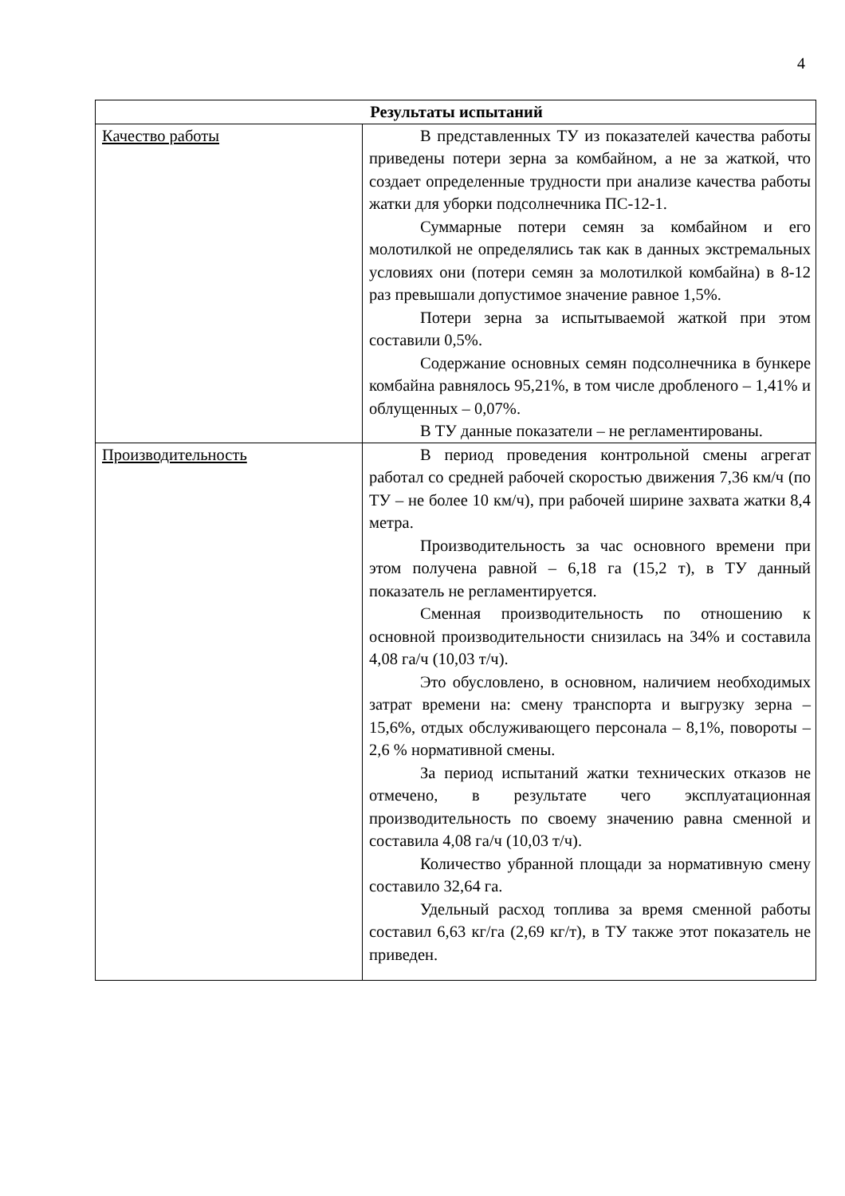4
| Результаты испытаний | |
| --- | --- |
| Качество работы | В представленных ТУ из показателей качества работы приведены потери зерна за комбайном, а не за жаткой, что создает определенные трудности при анализе качества работы жатки для уборки подсолнечника ПС-12-1. Суммарные потери семян за комбайном и его молотилкой не определялись так как в данных экстремальных условиях они (потери семян за молотилкой комбайна) в 8-12 раз превышали допустимое значение равное 1,5%. Потери зерна за испытываемой жаткой при этом составили 0,5%. Содержание основных семян подсолнечника в бункере комбайна равнялось 95,21%, в том числе дробленого – 1,41% и облущенных – 0,07%. В ТУ данные показатели – не регламентированы. |
| Производительность | В период проведения контрольной смены агрегат работал со средней рабочей скоростью движения 7,36 км/ч (по ТУ – не более 10 км/ч), при рабочей ширине захвата жатки 8,4 метра. Производительность за час основного времени при этом получена равной – 6,18 га (15,2 т), в ТУ данный показатель не регламентируется. Сменная производительность по отношению к основной производительности снизилась на 34% и составила 4,08 га/ч (10,03 т/ч). Это обусловлено, в основном, наличием необходимых затрат времени на: смену транспорта и выгрузку зерна – 15,6%, отдых обслуживающего персонала – 8,1%, повороты – 2,6 % нормативной смены. За период испытаний жатки технических отказов не отмечено, в результате чего эксплуатационная производительность по своему значению равна сменной и составила 4,08 га/ч (10,03 т/ч). Количество убранной площади за нормативную смену составило 32,64 га. Удельный расход топлива за время сменной работы составил 6,63 кг/га (2,69 кг/т), в ТУ также этот показатель не приведен. |